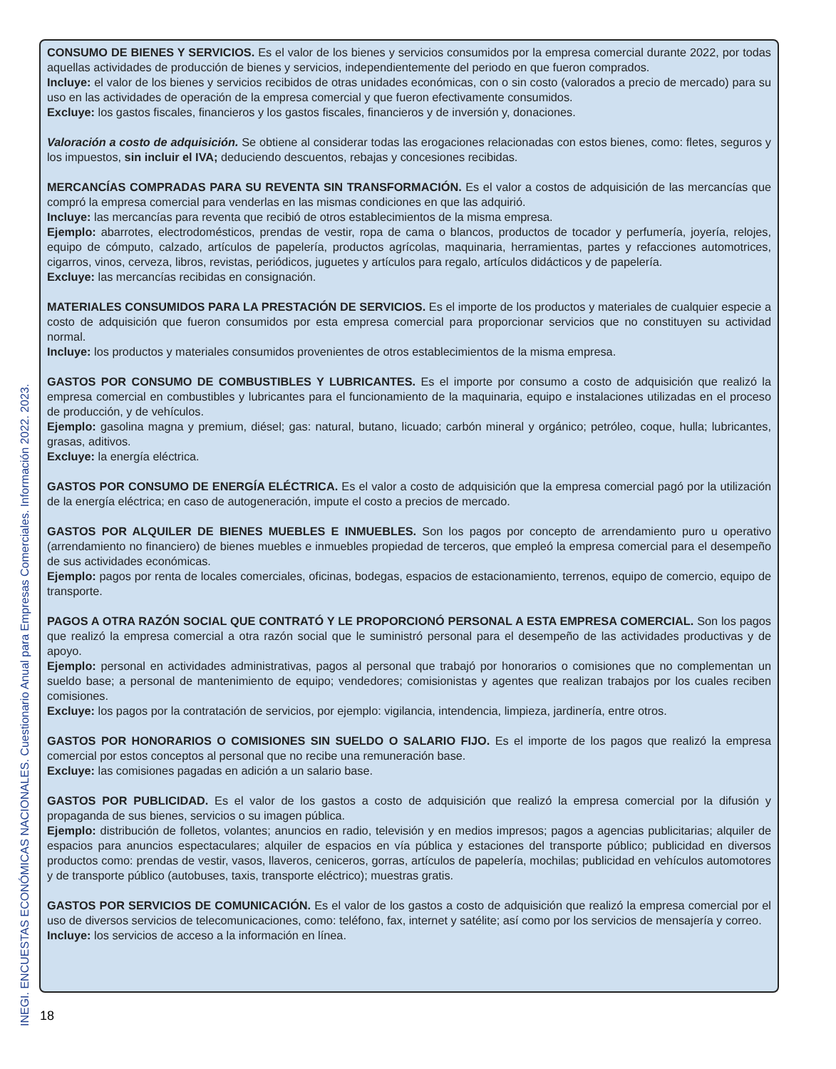CONSUMO DE BIENES Y SERVICIOS. Es el valor de los bienes y servicios consumidos por la empresa comercial durante 2022, por todas aquellas actividades de producción de bienes y servicios, independientemente del periodo en que fueron comprados.
Incluye: el valor de los bienes y servicios recibidos de otras unidades económicas, con o sin costo (valorados a precio de mercado) para su uso en las actividades de operación de la empresa comercial y que fueron efectivamente consumidos.
Excluye: los gastos fiscales, financieros y los gastos fiscales, financieros y de inversión y, donaciones.
Valoración a costo de adquisición. Se obtiene al considerar todas las erogaciones relacionadas con estos bienes, como: fletes, seguros y los impuestos, sin incluir el IVA; deduciendo descuentos, rebajas y concesiones recibidas.
MERCANCÍAS COMPRADAS PARA SU REVENTA SIN TRANSFORMACIÓN. Es el valor a costos de adquisición de las mercancías que compró la empresa comercial para venderlas en las mismas condiciones en que las adquirió.
Incluye: las mercancías para reventa que recibió de otros establecimientos de la misma empresa.
Ejemplo: abarrotes, electrodomésticos, prendas de vestir, ropa de cama o blancos, productos de tocador y perfumería, joyería, relojes, equipo de cómputo, calzado, artículos de papelería, productos agrícolas, maquinaria, herramientas, partes y refacciones automotrices, cigarros, vinos, cerveza, libros, revistas, periódicos, juguetes y artículos para regalo, artículos didácticos y de papelería.
Excluye: las mercancías recibidas en consignación.
MATERIALES CONSUMIDOS PARA LA PRESTACIÓN DE SERVICIOS. Es el importe de los productos y materiales de cualquier especie a costo de adquisición que fueron consumidos por esta empresa comercial para proporcionar servicios que no constituyen su actividad normal.
Incluye: los productos y materiales consumidos provenientes de otros establecimientos de la misma empresa.
GASTOS POR CONSUMO DE COMBUSTIBLES Y LUBRICANTES. Es el importe por consumo a costo de adquisición que realizó la empresa comercial en combustibles y lubricantes para el funcionamiento de la maquinaria, equipo e instalaciones utilizadas en el proceso de producción, y de vehículos.
Ejemplo: gasolina magna y premium, diésel; gas: natural, butano, licuado; carbón mineral y orgánico; petróleo, coque, hulla; lubricantes, grasas, aditivos.
Excluye: la energía eléctrica.
GASTOS POR CONSUMO DE ENERGÍA ELÉCTRICA. Es el valor a costo de adquisición que la empresa comercial pagó por la utilización de la energía eléctrica; en caso de autogeneración, impute el costo a precios de mercado.
GASTOS POR ALQUILER DE BIENES MUEBLES E INMUEBLES. Son los pagos por concepto de arrendamiento puro u operativo (arrendamiento no financiero) de bienes muebles e inmuebles propiedad de terceros, que empleó la empresa comercial para el desempeño de sus actividades económicas.
Ejemplo: pagos por renta de locales comerciales, oficinas, bodegas, espacios de estacionamiento, terrenos, equipo de comercio, equipo de transporte.
PAGOS A OTRA RAZÓN SOCIAL QUE CONTRATÓ Y LE PROPORCIONÓ PERSONAL A ESTA EMPRESA COMERCIAL. Son los pagos que realizó la empresa comercial a otra razón social que le suministró personal para el desempeño de las actividades productivas y de apoyo.
Ejemplo: personal en actividades administrativas, pagos al personal que trabajó por honorarios o comisiones que no complementan un sueldo base; a personal de mantenimiento de equipo; vendedores; comisionistas y agentes que realizan trabajos por los cuales reciben comisiones.
Excluye: los pagos por la contratación de servicios, por ejemplo: vigilancia, intendencia, limpieza, jardinería, entre otros.
GASTOS POR HONORARIOS O COMISIONES SIN SUELDO O SALARIO FIJO. Es el importe de los pagos que realizó la empresa comercial por estos conceptos al personal que no recibe una remuneración base.
Excluye: las comisiones pagadas en adición a un salario base.
GASTOS POR PUBLICIDAD. Es el valor de los gastos a costo de adquisición que realizó la empresa comercial por la difusión y propaganda de sus bienes, servicios o su imagen pública.
Ejemplo: distribución de folletos, volantes; anuncios en radio, televisión y en medios impresos; pagos a agencias publicitarias; alquiler de espacios para anuncios espectaculares; alquiler de espacios en vía pública y estaciones del transporte público; publicidad en diversos productos como: prendas de vestir, vasos, llaveros, ceniceros, gorras, artículos de papelería, mochilas; publicidad en vehículos automotores y de transporte público (autobuses, taxis, transporte eléctrico); muestras gratis.
GASTOS POR SERVICIOS DE COMUNICACIÓN. Es el valor de los gastos a costo de adquisición que realizó la empresa comercial por el uso de diversos servicios de telecomunicaciones, como: teléfono, fax, internet y satélite; así como por los servicios de mensajería y correo.
Incluye: los servicios de acceso a la información en línea.
INEGI. ENCUESTAS ECONÓMICAS NACIONALES. Cuestionario Anual para Empresas Comerciales. Información 2022. 2023.
18